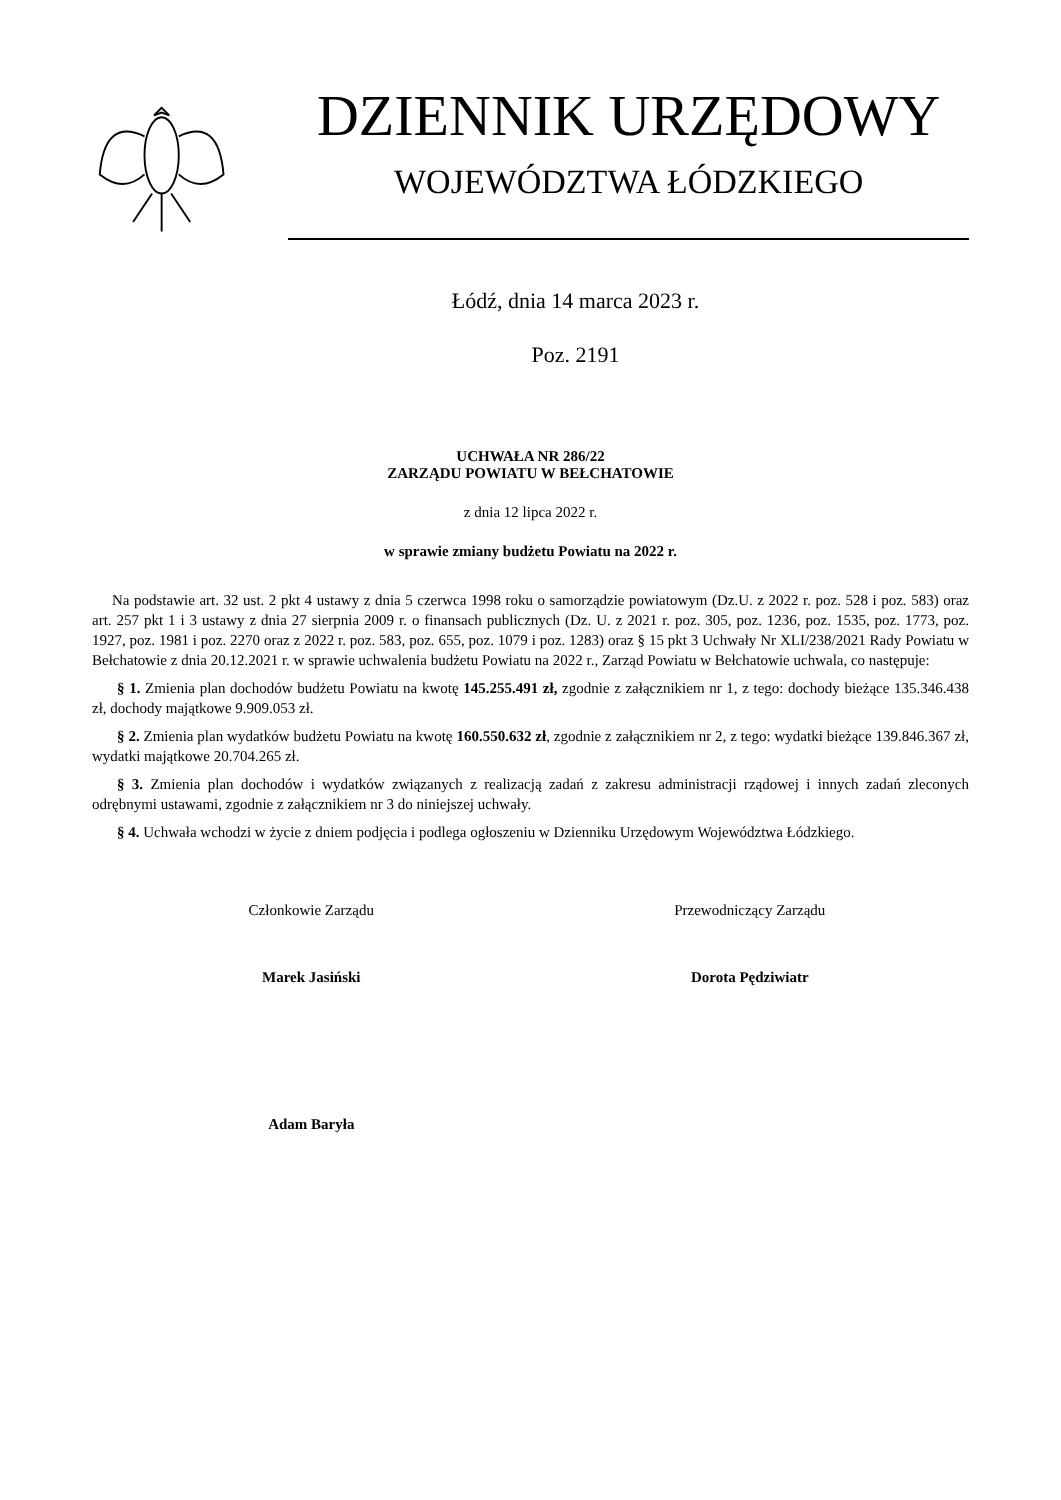DZIENNIK URZĘDOWY
WOJEWÓDZTWA ŁÓDZKIEGO
Łódź, dnia 14 marca 2023 r.
Poz. 2191
UCHWAŁA NR 286/22
ZARZĄDU POWIATU W BEŁCHATOWIE
z dnia 12 lipca 2022 r.
w sprawie zmiany budżetu Powiatu na 2022 r.
Na podstawie art. 32 ust. 2 pkt 4 ustawy z dnia 5 czerwca 1998 roku o samorządzie powiatowym (Dz.U. z 2022 r. poz. 528 i poz. 583) oraz art. 257 pkt 1 i 3 ustawy z dnia 27 sierpnia 2009 r. o finansach publicznych (Dz. U. z 2021 r. poz. 305, poz. 1236, poz. 1535, poz. 1773, poz. 1927, poz. 1981 i poz. 2270 oraz z 2022 r. poz. 583, poz. 655, poz. 1079 i poz. 1283) oraz § 15 pkt 3 Uchwały Nr XLI/238/2021 Rady Powiatu w Bełchatowie z dnia 20.12.2021 r. w sprawie uchwalenia budżetu Powiatu na 2022 r., Zarząd Powiatu w Bełchatowie uchwala, co następuje:
§ 1. Zmienia plan dochodów budżetu Powiatu na kwotę 145.255.491 zł, zgodnie z załącznikiem nr 1, z tego: dochody bieżące 135.346.438 zł, dochody majątkowe 9.909.053 zł.
§ 2. Zmienia plan wydatków budżetu Powiatu na kwotę 160.550.632 zł, zgodnie z załącznikiem nr 2, z tego: wydatki bieżące 139.846.367 zł, wydatki majątkowe 20.704.265 zł.
§ 3. Zmienia plan dochodów i wydatków związanych z realizacją zadań z zakresu administracji rządowej i innych zadań zleconych odrębnymi ustawami, zgodnie z załącznikiem nr 3 do niniejszej uchwały.
§ 4. Uchwała wchodzi w życie z dniem podjęcia i podlega ogłoszeniu w Dzienniku Urzędowym Województwa Łódzkiego.
Członkowie Zarządu Przewodniczący Zarządu
Marek Jasiński Dorota Pędziwiatr
Adam Baryła